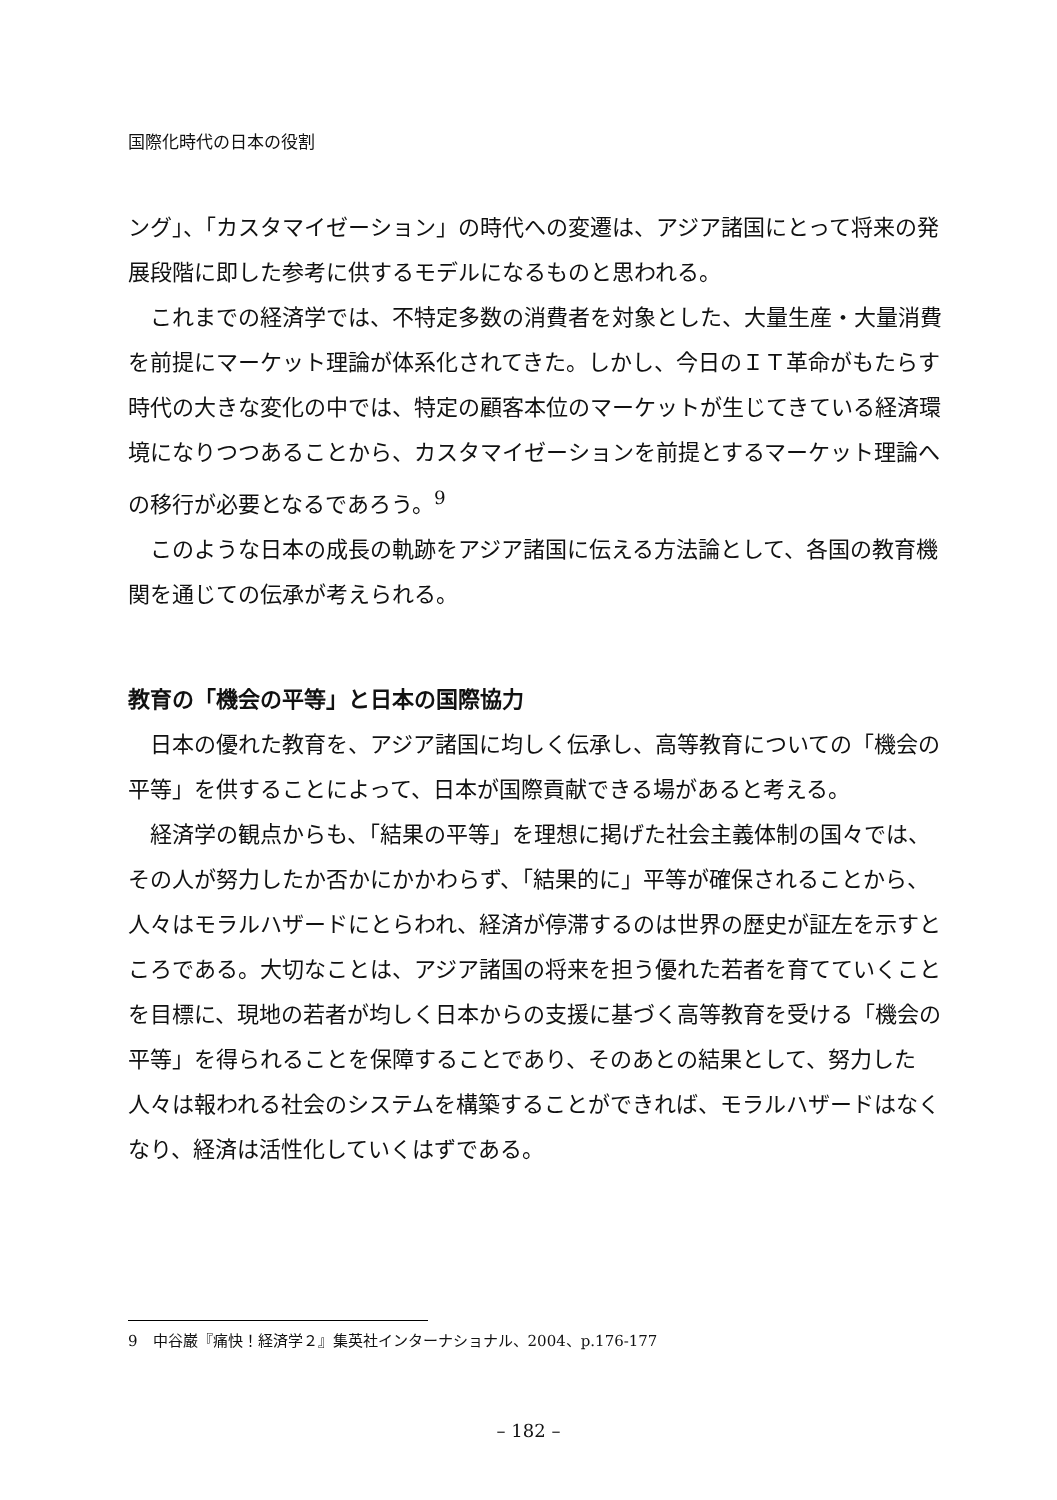国際化時代の日本の役割
ング」、「カスタマイゼーション」の時代への変遷は、アジア諸国にとって将来の発展段階に即した参考に供するモデルになるものと思われる。
これまでの経済学では、不特定多数の消費者を対象とした、大量生産・大量消費を前提にマーケット理論が体系化されてきた。しかし、今日のＩＴ革命がもたらす時代の大きな変化の中では、特定の顧客本位のマーケットが生じてきている経済環境になりつつあることから、カスタマイゼーションを前提とするマーケット理論への移行が必要となるであろう。<sup>9</sup>
このような日本の成長の軌跡をアジア諸国に伝える方法論として、各国の教育機関を通じての伝承が考えられる。
教育の「機会の平等」と日本の国際協力
日本の優れた教育を、アジア諸国に均しく伝承し、高等教育についての「機会の平等」を供することによって、日本が国際貢献できる場があると考える。
経済学の観点からも、「結果の平等」を理想に掲げた社会主義体制の国々では、その人が努力したか否かにかかわらず、「結果的に」平等が確保されることから、人々はモラルハザードにとらわれ、経済が停滞するのは世界の歴史が証左を示すところである。大切なことは、アジア諸国の将来を担う優れた若者を育てていくことを目標に、現地の若者が均しく日本からの支援に基づく高等教育を受ける「機会の平等」を得られることを保障することであり、そのあとの結果として、努力した人々は報われる社会のシステムを構築することができれば、モラルハザードはなくなり、経済は活性化していくはずである。
9　中谷巌『痛快！経済学２』集英社インターナショナル、2004、p.176-177
– 182 –